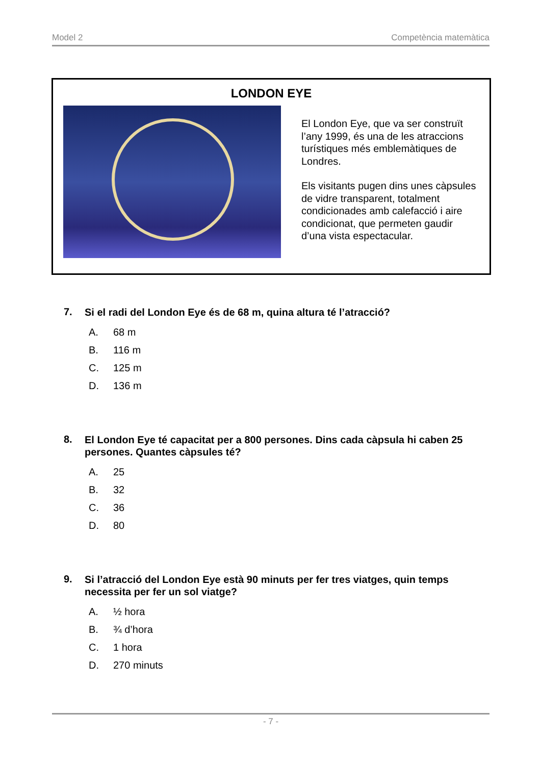Model 2 Competència matemàtica
LONDON EYE
El London Eye, que va ser construït l’any 1999, és una de les atraccions turístiques més emblemàtiques de Londres.
Els visitants pugen dins unes càpsules de vidre transparent, totalment condicionades amb calefacció i aire condicionat, que permeten gaudir d’una vista espectacular.
7. Si el radi del London Eye és de 68 m, quina altura té l’atracció?
A. 68 m
B. 116 m
C. 125 m
D. 136 m
8. El London Eye té capacitat per a 800 persones. Dins cada càpsula hi caben 25 persones. Quantes càpsules té?
A. 25
B. 32
C. 36
D. 80
9. Si l’atracció del London Eye està 90 minuts per fer tres viatges, quin temps necessita per fer un sol viatge?
A. ½ hora
B. ¾ d’hora
C. 1 hora
D. 270 minuts
- 7 -